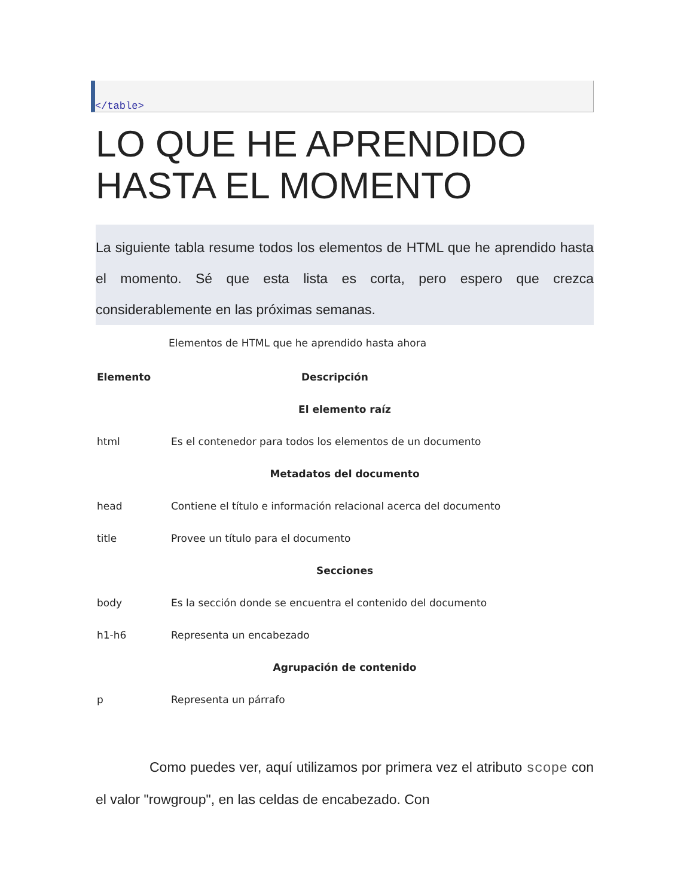</table>
LO QUE HE APRENDIDO HASTA EL MOMENTO
La siguiente tabla resume todos los elementos de HTML que he aprendido hasta el momento. Sé que esta lista es corta, pero espero que crezca considerablemente en las próximas semanas.
Elementos de HTML que he aprendido hasta ahora
| Elemento | Descripción |
| --- | --- |
| El elemento raíz | |
| html | Es el contenedor para todos los elementos de un documento |
| Metadatos del documento | |
| head | Contiene el título e información relacional acerca del documento |
| title | Provee un título para el documento |
| Secciones | |
| body | Es la sección donde se encuentra el contenido del documento |
| h1-h6 | Representa un encabezado |
| Agrupación de contenido | |
| p | Representa un párrafo |
Como puedes ver, aquí utilizamos por primera vez el atributo scope con el valor "rowgroup", en las celdas de encabezado. Con